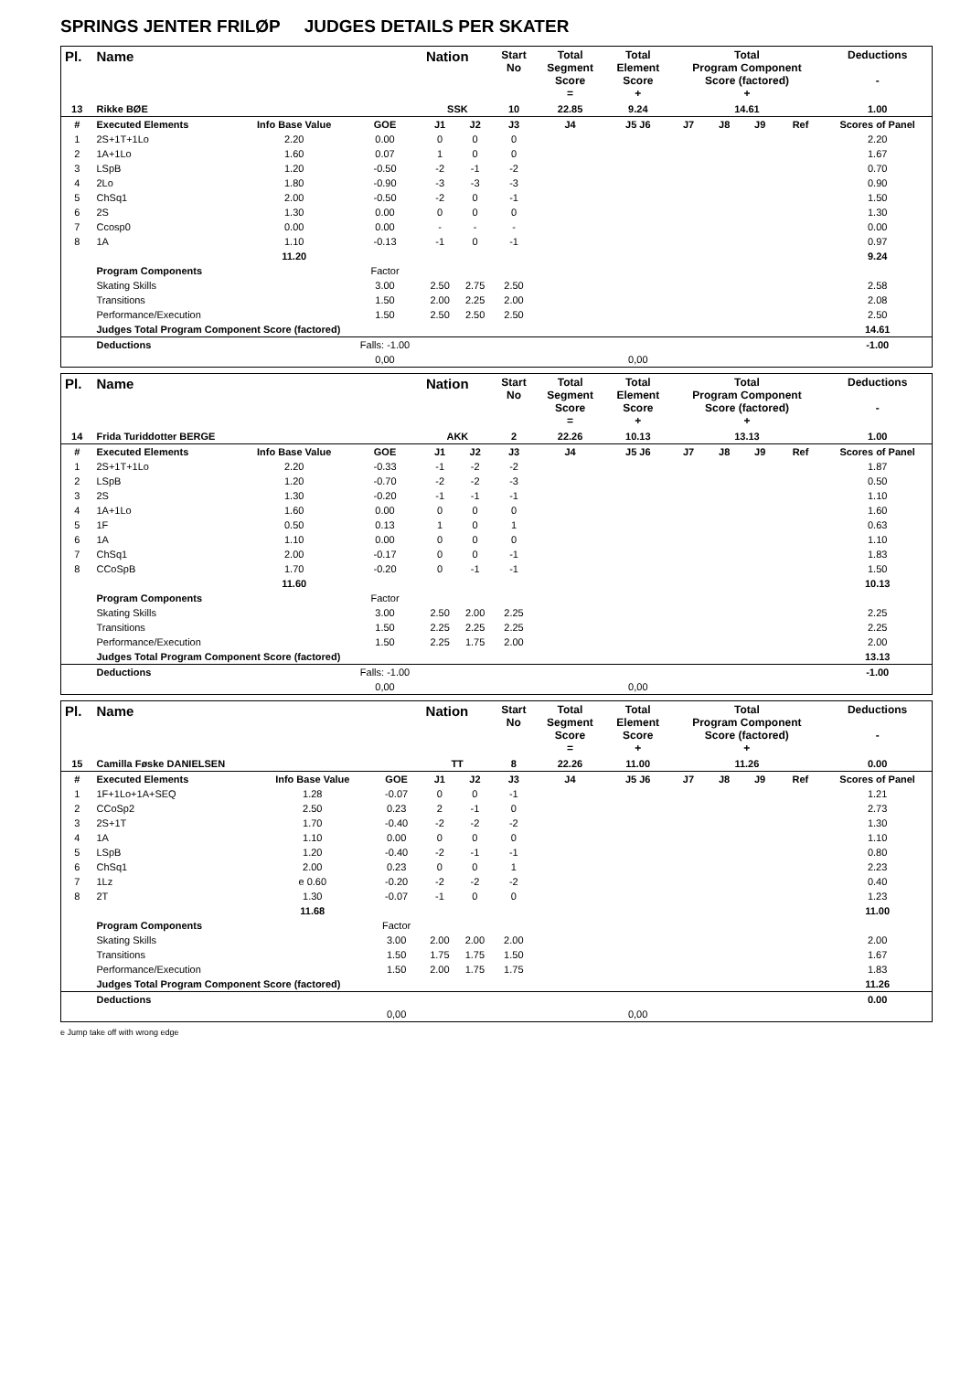SPRINGS JENTER FRILØP JUDGES DETAILS PER SKATER
| Pl. | Name | | | Nation | | Start No | Total Segment Score = | Total Element Score + | Total Program Component Score (factored) + | | | | Deductions - |
| --- | --- | --- | --- | --- | --- | --- | --- | --- | --- | --- | --- | --- | --- |
| 13 | Rikke BØE | | | SSK | | 10 | 22.85 | 9.24 | 14.61 | | | | 1.00 |
| # | Executed Elements | Info Base Value | GOE | J1 | J2 | J3 | J4 | J5 J6 | J7 | J8 | J9 | Ref | Scores of Panel |
| 1 | 2S+1T+1Lo | 2.20 | 0.00 | 0 | 0 | 0 | | | | | | | 2.20 |
| 2 | 1A+1Lo | 1.60 | 0.07 | 1 | 0 | 0 | | | | | | | 1.67 |
| 3 | LSpB | 1.20 | -0.50 | -2 | -1 | -2 | | | | | | | 0.70 |
| 4 | 2Lo | 1.80 | -0.90 | -3 | -3 | -3 | | | | | | | 0.90 |
| 5 | ChSq1 | 2.00 | -0.50 | -2 | 0 | -1 | | | | | | | 1.50 |
| 6 | 2S | 1.30 | 0.00 | 0 | 0 | 0 | | | | | | | 1.30 |
| 7 | Ccosp0 | 0.00 | 0.00 | - | - | - | | | | | | | 0.00 |
| 8 | 1A | 1.10 | -0.13 | -1 | 0 | -1 | | | | | | | 0.97 |
| | | 11.20 | | | | | | | | | | | 9.24 |
| | Program Components | | Factor | | | | | | | | | | |
| | Skating Skills | | 3.00 | 2.50 | 2.75 | 2.50 | | | | | | | 2.58 |
| | Transitions | | 1.50 | 2.00 | 2.25 | 2.00 | | | | | | | 2.08 |
| | Performance/Execution | | 1.50 | 2.50 | 2.50 | 2.50 | | | | | | | 2.50 |
| | Judges Total Program Component Score (factored) | | | | | | | | | | | | 14.61 |
| | Deductions | | Falls: -1.00 | | | | | | | | | | -1.00 |
| | | | 0,00 | | | | | 0,00 | | | | | |
| Pl. | Name | | | Nation | | Start No | Total Segment Score = | Total Element Score + | Total Program Component Score (factored) + | | | | Deductions - |
| --- | --- | --- | --- | --- | --- | --- | --- | --- | --- | --- | --- | --- | --- |
| 14 | Frida Turiddotter BERGE | | | AKK | | 2 | 22.26 | 10.13 | 13.13 | | | | 1.00 |
| # | Executed Elements | Info Base Value | GOE | J1 | J2 | J3 | J4 | J5 J6 | J7 | J8 | J9 | Ref | Scores of Panel |
| 1 | 2S+1T+1Lo | 2.20 | -0.33 | -1 | -2 | -2 | | | | | | | 1.87 |
| 2 | LSpB | 1.20 | -0.70 | -2 | -2 | -3 | | | | | | | 0.50 |
| 3 | 2S | 1.30 | -0.20 | -1 | -1 | -1 | | | | | | | 1.10 |
| 4 | 1A+1Lo | 1.60 | 0.00 | 0 | 0 | 0 | | | | | | | 1.60 |
| 5 | 1F | 0.50 | 0.13 | 1 | 0 | 1 | | | | | | | 0.63 |
| 6 | 1A | 1.10 | 0.00 | 0 | 0 | 0 | | | | | | | 1.10 |
| 7 | ChSq1 | 2.00 | -0.17 | 0 | 0 | -1 | | | | | | | 1.83 |
| 8 | CCoSpB | 1.70 | -0.20 | 0 | -1 | -1 | | | | | | | 1.50 |
| | | 11.60 | | | | | | | | | | | 10.13 |
| | Program Components | | Factor | | | | | | | | | | |
| | Skating Skills | | 3.00 | 2.50 | 2.00 | 2.25 | | | | | | | 2.25 |
| | Transitions | | 1.50 | 2.25 | 2.25 | 2.25 | | | | | | | 2.25 |
| | Performance/Execution | | 1.50 | 2.25 | 1.75 | 2.00 | | | | | | | 2.00 |
| | Judges Total Program Component Score (factored) | | | | | | | | | | | | 13.13 |
| | Deductions | | Falls: -1.00 | | | | | | | | | | -1.00 |
| | | | 0,00 | | | | | 0,00 | | | | | |
| Pl. | Name | | | Nation | | Start No | Total Segment Score = | Total Element Score + | Total Program Component Score (factored) + | | | | Deductions - |
| --- | --- | --- | --- | --- | --- | --- | --- | --- | --- | --- | --- | --- | --- |
| 15 | Camilla Føske DANIELSEN | | | TT | | 8 | 22.26 | 11.00 | 11.26 | | | | 0.00 |
| # | Executed Elements | Info Base Value | GOE | J1 | J2 | J3 | J4 | J5 J6 | J7 | J8 | J9 | Ref | Scores of Panel |
| 1 | 1F+1Lo+1A+SEQ | 1.28 | -0.07 | 0 | 0 | -1 | | | | | | | 1.21 |
| 2 | CCoSp2 | 2.50 | 0.23 | 2 | -1 | 0 | | | | | | | 2.73 |
| 3 | 2S+1T | 1.70 | -0.40 | -2 | -2 | -2 | | | | | | | 1.30 |
| 4 | 1A | 1.10 | 0.00 | 0 | 0 | 0 | | | | | | | 1.10 |
| 5 | LSpB | 1.20 | -0.40 | -2 | -1 | -1 | | | | | | | 0.80 |
| 6 | ChSq1 | 2.00 | 0.23 | 0 | 0 | 1 | | | | | | | 2.23 |
| 7 | 1Lz | e 0.60 | -0.20 | -2 | -2 | -2 | | | | | | | 0.40 |
| 8 | 2T | 1.30 | -0.07 | -1 | 0 | 0 | | | | | | | 1.23 |
| | | 11.68 | | | | | | | | | | | 11.00 |
| | Program Components | | Factor | | | | | | | | | | |
| | Skating Skills | | 3.00 | 2.00 | 2.00 | 2.00 | | | | | | | 2.00 |
| | Transitions | | 1.50 | 1.75 | 1.75 | 1.50 | | | | | | | 1.67 |
| | Performance/Execution | | 1.50 | 2.00 | 1.75 | 1.75 | | | | | | | 1.83 |
| | Judges Total Program Component Score (factored) | | | | | | | | | | | | 11.26 |
| | Deductions | | | | | | | | | | | | 0.00 |
| | | | 0,00 | | | | | 0,00 | | | | | |
e Jump take off with wrong edge